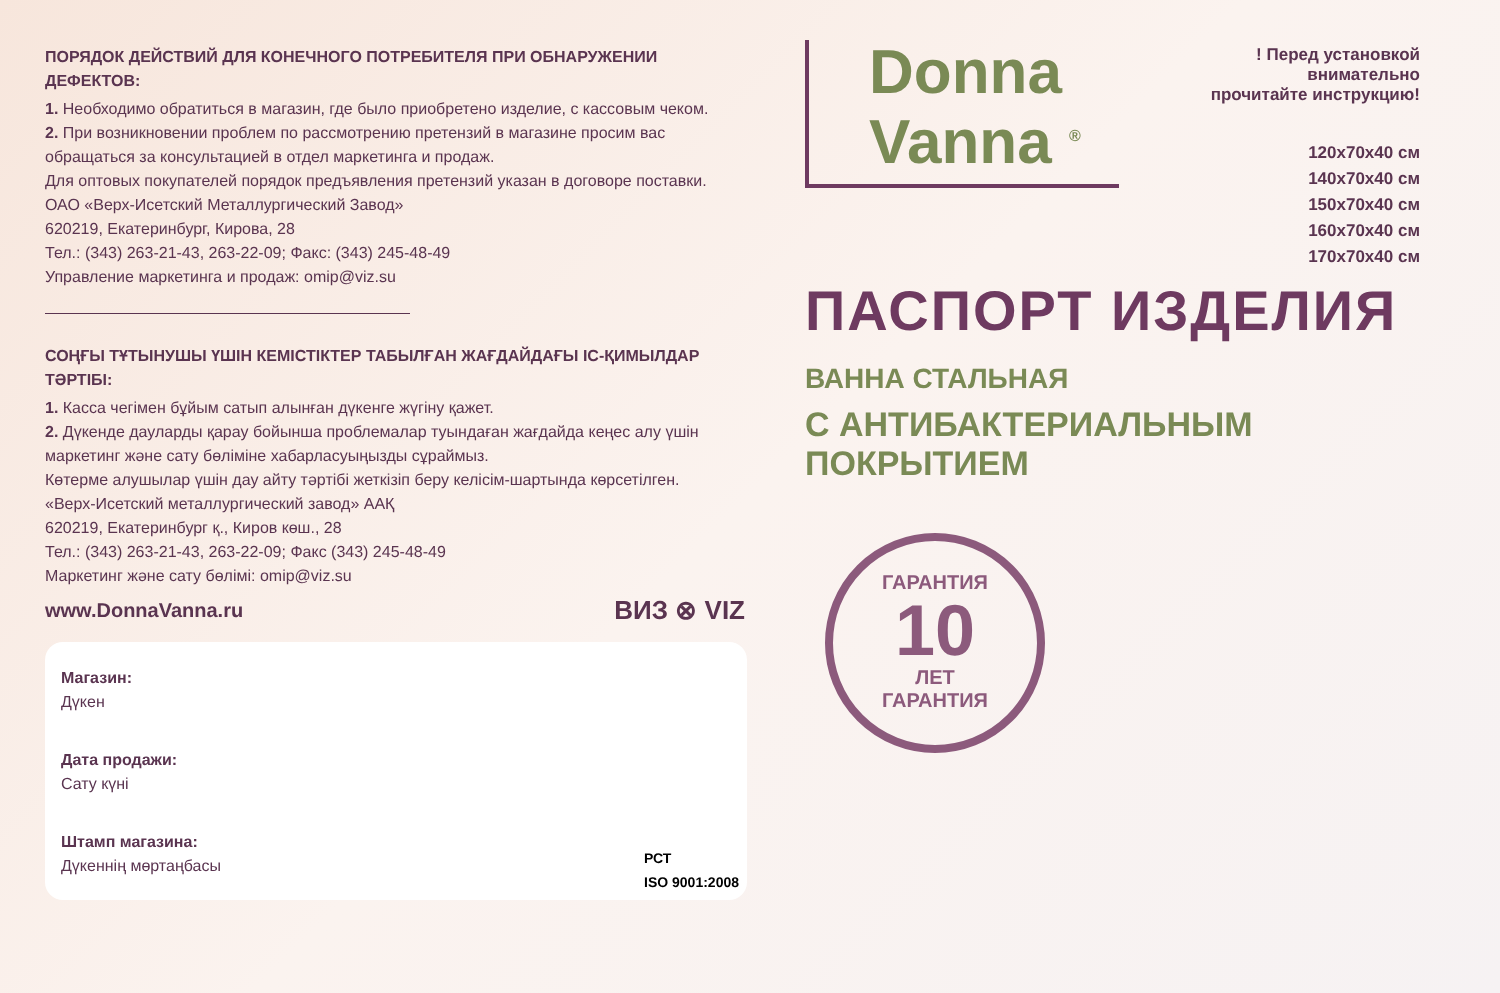ПОРЯДОК ДЕЙСТВИЙ ДЛЯ КОНЕЧНОГО ПОТРЕБИТЕЛЯ ПРИ ОБНАРУЖЕНИИ ДЕФЕКТОВ:
1. Необходимо обратиться в магазин, где было приобретено изделие, с кассовым чеком.
2. При возникновении проблем по рассмотрению претензий в магазине просим вас обращаться за консультацией в отдел маркетинга и продаж.
Для оптовых покупателей порядок предъявления претензий указан в договоре поставки.
ОАО «Верх-Исетский Металлургический Завод»
620219, Екатеринбург, Кирова, 28
Тел.: (343) 263-21-43, 263-22-09; Факс: (343) 245-48-49
Управление маркетинга и продаж: omip@viz.su
СОҢҒЫ ТҰТЫНУШЫ ҮШІН КЕМІСТІКТЕР ТАБЫЛҒАН ЖАҒДАЙДАҒЫ ІС-ҚИМЫЛДАР ТӘРТІБІ:
1. Касса чегімен бұйым сатып алынған дүкенге жүгіну қажет.
2. Дүкенде дауларды қарау бойынша проблемалар туындаған жағдайда кеңес алу үшін маркетинг және сату бөліміне хабарласуыңызды сұраймыз.
Көтерме алушылар үшін дау айту тәртібі жеткізіп беру келісім-шартында көрсетілген.
«Верх-Исетский металлургический завод» ААҚ
620219, Екатеринбург қ., Киров көш., 28
Тел.: (343) 263-21-43, 263-22-09; Факс (343) 245-48-49
Маркетинг және сату бөлімі: omip@viz.su
www.DonnaVanna.ru ВИЗ ⊗ VIZ
Магазин:
Дүкен
Дата продажи:
Сату күні
Штамп магазина:
Дүкеннің мөртаңбасы
РСТ
ISO 9001:2008
Donna
Vanna <sup>®</sup>
! Перед установкой
внимательно
прочитайте инструкцию!
120x70x40 см
140x70x40 см
150x70x40 см
160x70x40 см
170x70x40 см
ПАСПОРТ ИЗДЕЛИЯ
ВАННА СТАЛЬНАЯ
С АНТИБАКТЕРИАЛЬНЫМ
ПОКРЫТИЕМ
ГАРАНТИЯ
10
ЛЕТ
ГАРАНТИЯ